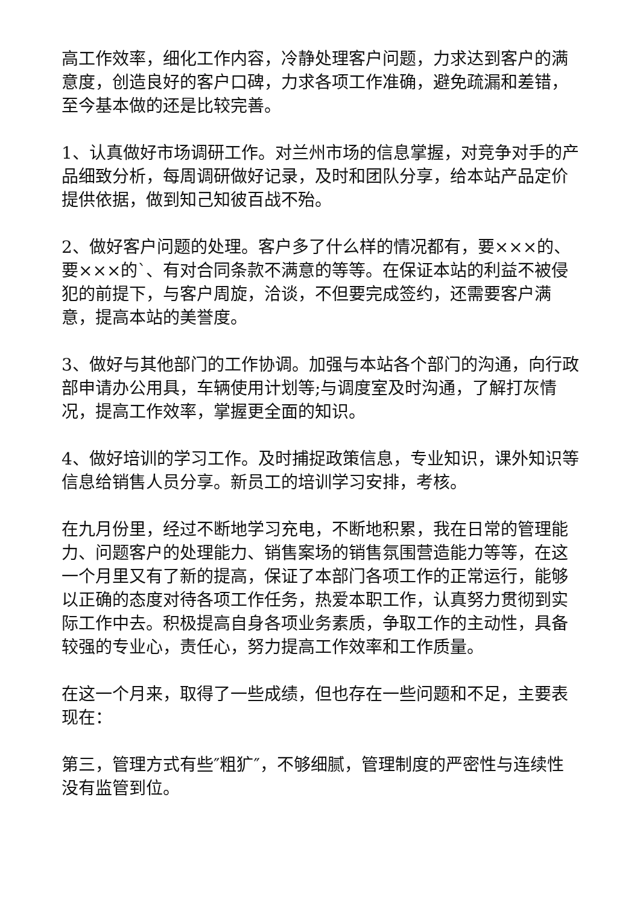高工作效率，细化工作内容，冷静处理客户问题，力求达到客户的满意度，创造良好的客户口碑，力求各项工作准确，避免疏漏和差错，至今基本做的还是比较完善。
1、认真做好市场调研工作。对兰州市场的信息掌握，对竞争对手的产品细致分析，每周调研做好记录，及时和团队分享，给本站产品定价提供依据，做到知己知彼百战不殆。
2、做好客户问题的处理。客户多了什么样的情况都有，要×××的、要×××的`、有对合同条款不满意的等等。在保证本站的利益不被侵犯的前提下，与客户周旋，洽谈，不但要完成签约，还需要客户满意，提高本站的美誉度。
3、做好与其他部门的工作协调。加强与本站各个部门的沟通，向行政部申请办公用具，车辆使用计划等;与调度室及时沟通，了解打灰情况，提高工作效率，掌握更全面的知识。
4、做好培训的学习工作。及时捕捉政策信息，专业知识，课外知识等信息给销售人员分享。新员工的培训学习安排，考核。
在九月份里，经过不断地学习充电，不断地积累，我在日常的管理能力、问题客户的处理能力、销售案场的销售氛围营造能力等等，在这一个月里又有了新的提高，保证了本部门各项工作的正常运行，能够以正确的态度对待各项工作任务，热爱本职工作，认真努力贯彻到实际工作中去。积极提高自身各项业务素质，争取工作的主动性，具备较强的专业心，责任心，努力提高工作效率和工作质量。
在这一个月来，取得了一些成绩，但也存在一些问题和不足，主要表现在：
第三，管理方式有些″粗犷″，不够细腻，管理制度的严密性与连续性没有监管到位。